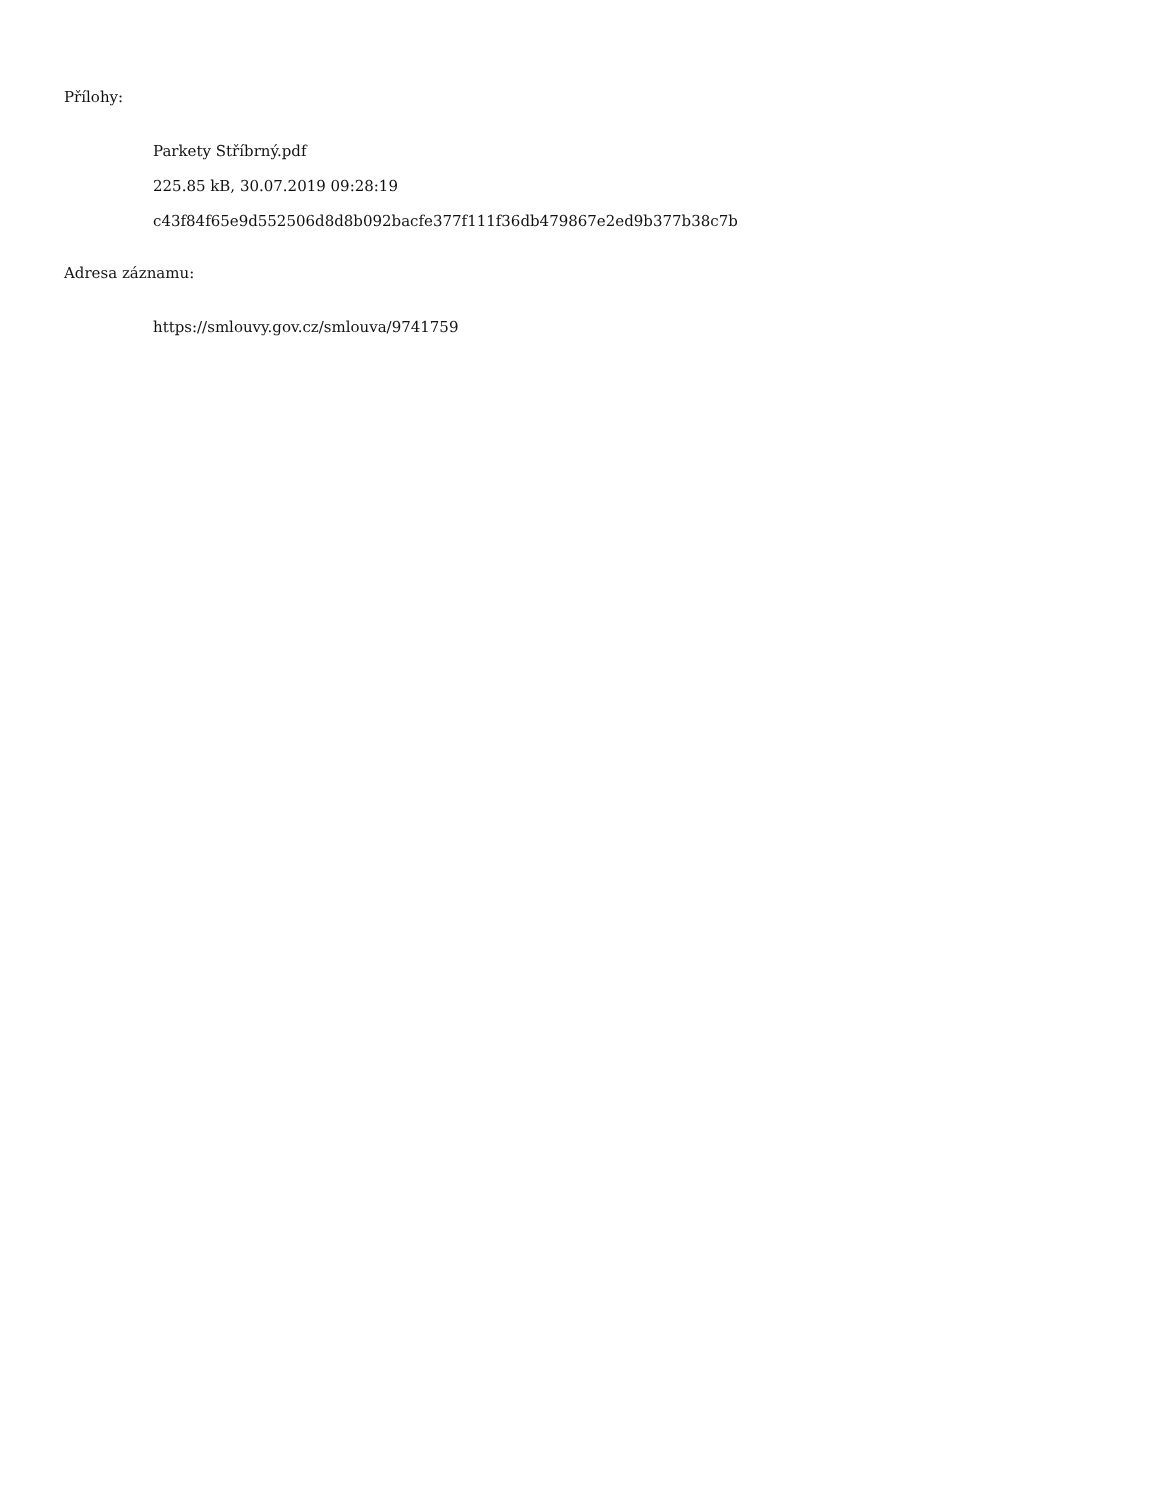Přílohy:
Parkety Stříbrný.pdf
225.85 kB, 30.07.2019 09:28:19
c43f84f65e9d552506d8d8b092bacfe377f111f36db479867e2ed9b377b38c7b
Adresa záznamu:
https://smlouvy.gov.cz/smlouva/9741759